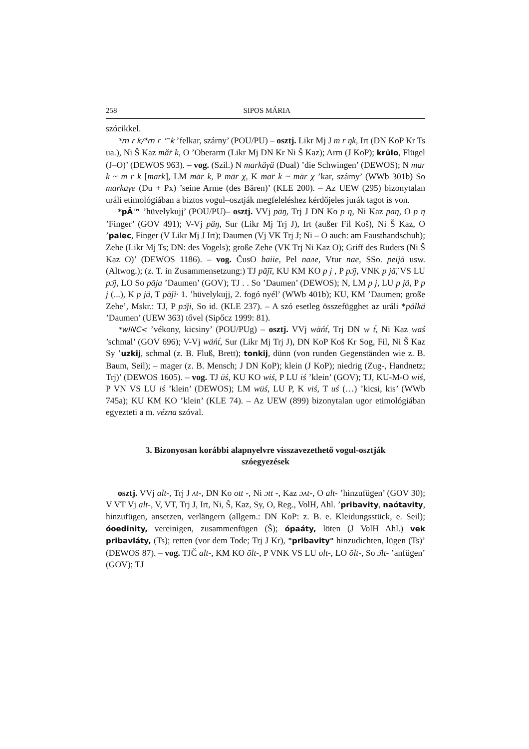258 SIPOS MÁRIA
szócikkel.
*m r k/*m r ™k ’felkar, szárny’ (POU/PU) – osztj. Likr Mj J m r ŋk, Irt (DN KoP Kr Ts ua.), Ni Š Kaz mă̈r k, O ’Oberarm (Likr Mj DN Kr Ni Š Kaz); Arm (J KoP); krülo, Flügel (J–O)’ (DEWOS 963). – vog. (Szil.) N markäγä (Dual) ’die Schwingen’ (DEWOS); N mar k ~ m r k [mark], LM mär k, P mär χ, K mā̈r k ~ mär χ ’kar, szárny’ (WWb 301b) So markaγe (Du + Px) ’seine Arme (des Bären)’ (KLE 200). – Az UEW (295) bizonytalan uráli etimológiában a biztos vogul–osztják megfeleléshez kérdőjeles jurák tagot is von.
*pÄ™ ’hüvelykujj’ (POU/PU)– osztj. VVj päŋ, Trj J DN Ko p η, Ni Kaz paη, O p η ’Finger’ (GOV 491); V-Vj päŋ, Sur (Likr Mj Trj J), Irt (außer Fil Koš), Ni Š Kaz, O ’palec, Finger (V Likr Mj J Irt); Daumen (Vj VK Trj J; Ni – O auch: am Fausthandschuh); Zehe (Likr Mj Ts; DN: des Vogels); große Zehe (VK Trj Ni Kaz O); Griff des Ruders (Ni Š Kaz O)’ (DEWOS 1186). – vog. ČusO baiie, Pel nале, Vtur nae, SSo. peijä usw. (Altwog.); (z. T. in Zusammensetzung:) TJ pā̈jī, KU KM KO p j , P pɔ̄j, VNK p jā̈, VS LU pɔ̄j, LO So pāja ’Daumen’ (GOV); TJ . . So ’Daumen’ (DEWOS); N, LM p j, LU p jä, P p j (...), K p jä, T pā̈ji· 1. ’hüvelykujj, 2. fogó nyél’ (WWb 401b); KU, KM ’Daumen; große Zehe’, Mskr.: TJ, P pɔ̄ji, So id. (KLE 237). – A szó esetleg összefügghet az uráli *pälkä ’Daumen’ (UEW 363) tővel (Sipőcz 1999: 81).
*wINC< ’vékony, kicsiny’ (POU/PUg) – osztj. VVj wäńt́, Trj DN w t́, Ni Kaz waś ’schmal’ (GOV 696); V-Vj wäńt́, Sur (Likr Mj Trj J), DN KoP Koš Kr Sog, Fil, Ni Š Kaz Sy ’uzkij, schmal (z. B. Fluß, Brett); tonkij, dünn (von runden Gegenständen wie z. B. Baum, Seil); – mager (z. B. Mensch; J DN KoP); klein (J KoP); niedrig (Zug-, Handnetz; Trj)’ (DEWOS 1605). – vog. TJ üś, KU KO wiś, P LU iś ’klein’ (GOV); TJ, KU-M-O wiś, P VN VS LU iś ’klein’ (DEWOS); LM wüś, LU P, K viś, T uś (…) ’kicsi, kis’ (WWb 745a); KU KM KO ’klein’ (KLE 74). – Az UEW (899) bizonytalan ugor etimológiában egyezteti a m. vézna szóval.
3. Bizonyosan korábbi alapnyelvre visszavezethető vogul-osztják szóegyezések
osztj. VVj alt-, Trj J ʌt-, DN Ko ott -, Ni ɔtt -, Kaz ɔʌt-, O alt- ’hinzufügen’ (GOV 30); V VT Vj alt-, V, VT, Trj J, Irt, Ni, Š, Kaz, Sy, O, Reg., VolH, Ahl. ’pribavity, naótavity, hinzufügen, ansetzen, verlängern (allgem.: DN KoP: z. B. e. Kleidungsstück, e. Seil); óoedinity, vereinigen, zusammenfügen (Š); ópaáty, löten (J VolH Ahl.) vek pribavláty, (Ts); retten (vor dem Tode; Trj J Kr), "pribavity" hinzudichten, lügen (Ts)’ (DEWOS 87). – vog. TJČ alt-, KM KO ōlt-, P VNK VS LU olt-, LO ōlt-, So ɔ̄lt- ’anfügen’ (GOV); TJ